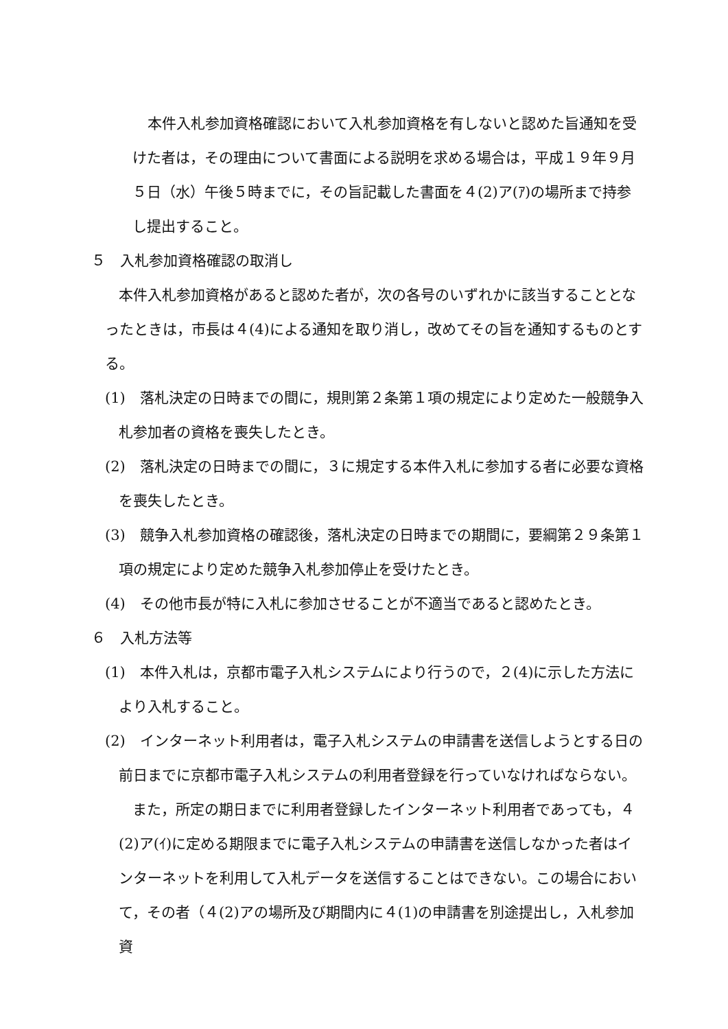本件入札参加資格確認において入札参加資格を有しないと認めた旨通知を受けた者は，その理由について書面による説明を求める場合は，平成１９年９月５日（水）午後５時までに，その旨記載した書面を４(2)ア(ｱ)の場所まで持参し提出すること。
５　入札参加資格確認の取消し
本件入札参加資格があると認めた者が，次の各号のいずれかに該当することとなったときは，市長は４(4)による通知を取り消し，改めてその旨を通知するものとする。
(1)　落札決定の日時までの間に，規則第２条第１項の規定により定めた一般競争入札参加者の資格を喪失したとき。
(2)　落札決定の日時までの間に，３に規定する本件入札に参加する者に必要な資格を喪失したとき。
(3)　競争入札参加資格の確認後，落札決定の日時までの期間に，要綱第２９条第１項の規定により定めた競争入札参加停止を受けたとき。
(4)　その他市長が特に入札に参加させることが不適当であると認めたとき。
６　入札方法等
(1)　本件入札は，京都市電子入札システムにより行うので，２(4)に示した方法により入札すること。
(2)　インターネット利用者は，電子入札システムの申請書を送信しようとする日の前日までに京都市電子入札システムの利用者登録を行っていなければならない。
また，所定の期日までに利用者登録したインターネット利用者であっても，４(2)ア(ｲ)に定める期限までに電子入札システムの申請書を送信しなかった者はインターネットを利用して入札データを送信することはできない。この場合において，その者（４(2)アの場所及び期間内に４(1)の申請書を別途提出し，入札参加資